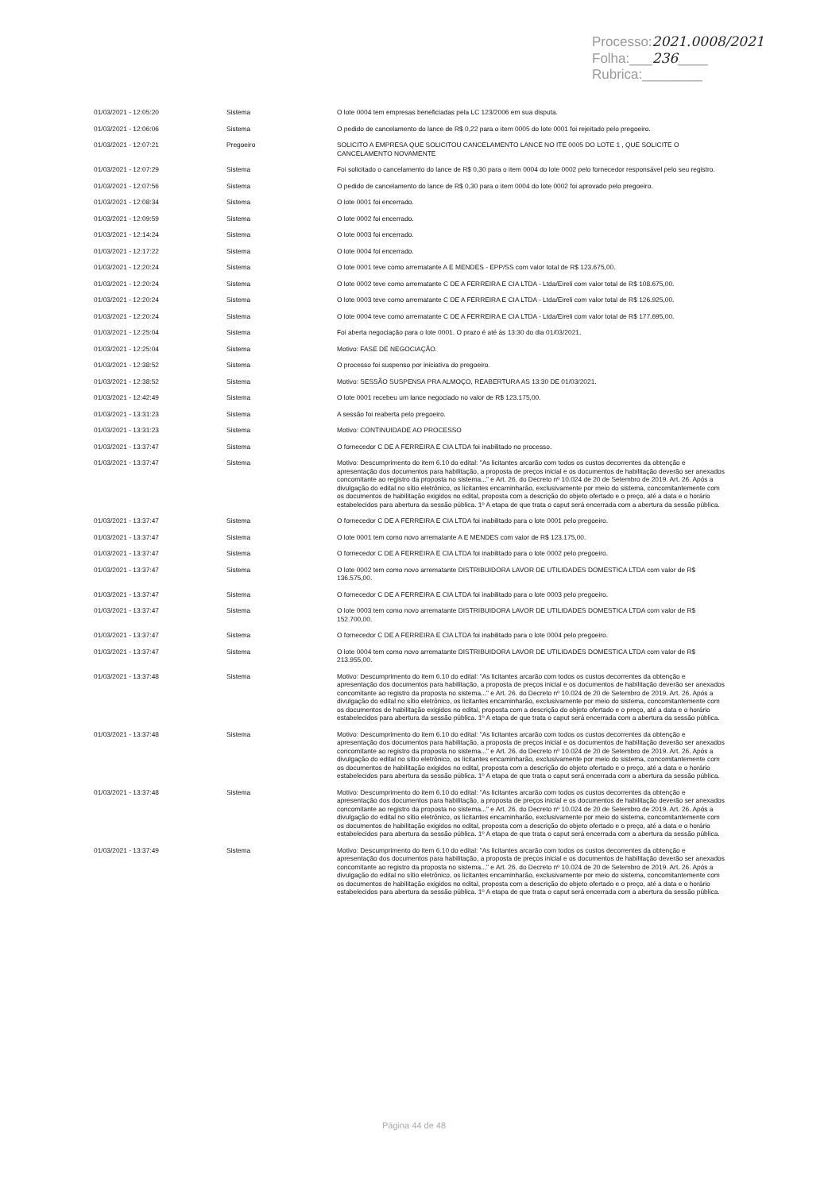Processo:2021.0008/2021
Folha:___236____
Rubrica:________
| 01/03/2021 - 12:05:20 | Sistema | O lote 0004 tem empresas beneficiadas pela LC 123/2006 em sua disputa. |
| 01/03/2021 - 12:06:06 | Sistema | O pedido de cancelamento do lance de R$ 0,22 para o item 0005 do lote 0001 foi rejeitado pelo pregoeiro. |
| 01/03/2021 - 12:07:21 | Pregoeiro | SOLICITO A EMPRESA QUE SOLICITOU CANCELAMENTO LANCE NO ITE 0005 DO LOTE 1 , QUE SOLICITE O CANCELAMENTO NOVAMENTE |
| 01/03/2021 - 12:07:29 | Sistema | Foi solicitado o cancelamento do lance de R$ 0,30 para o item 0004 do lote 0002 pelo fornecedor responsável pelo seu registro. |
| 01/03/2021 - 12:07:56 | Sistema | O pedido de cancelamento do lance de R$ 0,30 para o item 0004 do lote 0002 foi aprovado pelo pregoeiro. |
| 01/03/2021 - 12:08:34 | Sistema | O lote 0001 foi encerrado. |
| 01/03/2021 - 12:09:59 | Sistema | O lote 0002 foi encerrado. |
| 01/03/2021 - 12:14:24 | Sistema | O lote 0003 foi encerrado. |
| 01/03/2021 - 12:17:22 | Sistema | O lote 0004 foi encerrado. |
| 01/03/2021 - 12:20:24 | Sistema | O lote 0001 teve como arrematante A E MENDES - EPP/SS com valor total de R$ 123.675,00. |
| 01/03/2021 - 12:20:24 | Sistema | O lote 0002 teve como arrematante C DE A FERREIRA E CIA LTDA - Ltda/Eireli com valor total de R$ 108.675,00. |
| 01/03/2021 - 12:20:24 | Sistema | O lote 0003 teve como arrematante C DE A FERREIRA E CIA LTDA - Ltda/Eireli com valor total de R$ 126.925,00. |
| 01/03/2021 - 12:20:24 | Sistema | O lote 0004 teve como arrematante C DE A FERREIRA E CIA LTDA - Ltda/Eireli com valor total de R$ 177.695,00. |
| 01/03/2021 - 12:25:04 | Sistema | Foi aberta negociação para o lote 0001. O prazo é até às 13:30 do dia 01/03/2021. |
| 01/03/2021 - 12:25:04 | Sistema | Motivo: FASE DE NEGOCIAÇÃO. |
| 01/03/2021 - 12:38:52 | Sistema | O processo foi suspenso por iniciativa do pregoeiro. |
| 01/03/2021 - 12:38:52 | Sistema | Motivo: SESSÃO SUSPENSA PRA ALMOÇO, REABERTURA AS 13:30 DE 01/03/2021. |
| 01/03/2021 - 12:42:49 | Sistema | O lote 0001 recebeu um lance negociado no valor de R$ 123.175,00. |
| 01/03/2021 - 13:31:23 | Sistema | A sessão foi reaberta pelo pregoeiro. |
| 01/03/2021 - 13:31:23 | Sistema | Motivo: CONTINUIDADE AO PROCESSO |
| 01/03/2021 - 13:37:47 | Sistema | O fornecedor C DE A FERREIRA E CIA LTDA foi inabilitado no processo. |
| 01/03/2021 - 13:37:47 | Sistema | Motivo: Descumprimento do item 6.10 do edital: "As licitantes arcarão com todos os custos decorrentes da obtenção e apresentação dos documentos para habilitação, a proposta de preços inicial e os documentos de habilitação deverão ser anexados concomitante ao registro da proposta no sistema..." e Art. 26. do Decreto nº 10.024 de 20 de Setembro de 2019. Art. 26. Após a divulgação do edital no sítio eletrônico, os licitantes encaminharão, exclusivamente por meio do sistema, concomitantemente com os documentos de habilitação exigidos no edital, proposta com a descrição do objeto ofertado e o preço, até a data e o horário estabelecidos para abertura da sessão pública. 1º A etapa de que trata o caput será encerrada com a abertura da sessão pública. |
| 01/03/2021 - 13:37:47 | Sistema | O fornecedor C DE A FERREIRA E CIA LTDA foi inabilitado para o lote 0001 pelo pregoeiro. |
| 01/03/2021 - 13:37:47 | Sistema | O lote 0001 tem como novo arrematante A E MENDES com valor de R$ 123.175,00. |
| 01/03/2021 - 13:37:47 | Sistema | O fornecedor C DE A FERREIRA E CIA LTDA foi inabilitado para o lote 0002 pelo pregoeiro. |
| 01/03/2021 - 13:37:47 | Sistema | O lote 0002 tem como novo arrematante DISTRIBUIDORA LAVOR DE UTILIDADES DOMESTICA LTDA com valor de R$ 136.575,00. |
| 01/03/2021 - 13:37:47 | Sistema | O fornecedor C DE A FERREIRA E CIA LTDA foi inabilitado para o lote 0003 pelo pregoeiro. |
| 01/03/2021 - 13:37:47 | Sistema | O lote 0003 tem como novo arrematante DISTRIBUIDORA LAVOR DE UTILIDADES DOMESTICA LTDA com valor de R$ 152.700,00. |
| 01/03/2021 - 13:37:47 | Sistema | O fornecedor C DE A FERREIRA E CIA LTDA foi inabilitado para o lote 0004 pelo pregoeiro. |
| 01/03/2021 - 13:37:47 | Sistema | O lote 0004 tem como novo arrematante DISTRIBUIDORA LAVOR DE UTILIDADES DOMESTICA LTDA com valor de R$ 213.955,00. |
| 01/03/2021 - 13:37:48 | Sistema | Motivo: Descumprimento do item 6.10 do edital: "As licitantes arcarão com todos os custos decorrentes da obtenção e apresentação dos documentos para habilitação, a proposta de preços inicial e os documentos de habilitação deverão ser anexados concomitante ao registro da proposta no sistema..." e Art. 26. do Decreto nº 10.024 de 20 de Setembro de 2019. Art. 26. Após a divulgação do edital no sítio eletrônico, os licitantes encaminharão, exclusivamente por meio do sistema, concomitantemente com os documentos de habilitação exigidos no edital, proposta com a descrição do objeto ofertado e o preço, até a data e o horário estabelecidos para abertura da sessão pública. 1º A etapa de que trata o caput será encerrada com a abertura da sessão pública. |
| 01/03/2021 - 13:37:48 | Sistema | Motivo: Descumprimento do item 6.10 do edital: "As licitantes arcarão com todos os custos decorrentes da obtenção e apresentação dos documentos para habilitação, a proposta de preços inicial e os documentos de habilitação deverão ser anexados concomitante ao registro da proposta no sistema..." e Art. 26. do Decreto nº 10.024 de 20 de Setembro de 2019. Art. 26. Após a divulgação do edital no sítio eletrônico, os licitantes encaminharão, exclusivamente por meio do sistema, concomitantemente com os documentos de habilitação exigidos no edital, proposta com a descrição do objeto ofertado e o preço, até a data e o horário estabelecidos para abertura da sessão pública. 1º A etapa de que trata o caput será encerrada com a abertura da sessão pública. |
| 01/03/2021 - 13:37:48 | Sistema | Motivo: Descumprimento do item 6.10 do edital: "As licitantes arcarão com todos os custos decorrentes da obtenção e apresentação dos documentos para habilitação, a proposta de preços inicial e os documentos de habilitação deverão ser anexados concomitante ao registro da proposta no sistema..." e Art. 26. do Decreto nº 10.024 de 20 de Setembro de 2019. Art. 26. Após a divulgação do edital no sítio eletrônico, os licitantes encaminharão, exclusivamente por meio do sistema, concomitantemente com os documentos de habilitação exigidos no edital, proposta com a descrição do objeto ofertado e o preço, até a data e o horário estabelecidos para abertura da sessão pública. 1º A etapa de que trata o caput será encerrada com a abertura da sessão pública. |
| 01/03/2021 - 13:37:49 | Sistema | Motivo: Descumprimento do item 6.10 do edital: "As licitantes arcarão com todos os custos decorrentes da obtenção e apresentação dos documentos para habilitação, a proposta de preços inicial e os documentos de habilitação deverão ser anexados concomitante ao registro da proposta no sistema..." e Art. 26. do Decreto nº 10.024 de 20 de Setembro de 2019. Art. 26. Após a divulgação do edital no sítio eletrônico, os licitantes encaminharão, exclusivamente por meio do sistema, concomitantemente com os documentos de habilitação exigidos no edital, proposta com a descrição do objeto ofertado e o preço, até a data e o horário estabelecidos para abertura da sessão pública. 1º A etapa de que trata o caput será encerrada com a abertura da sessão pública. |
Página 44 de 48